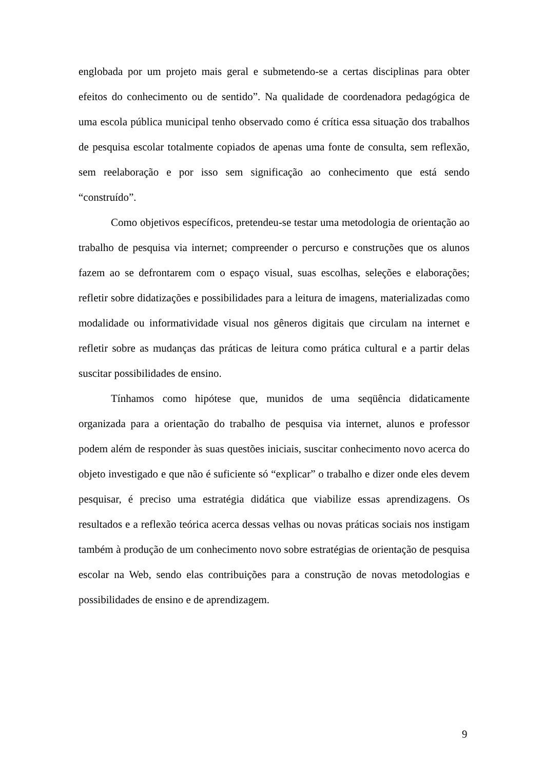englobada por um projeto mais geral e submetendo-se a certas disciplinas para obter efeitos do conhecimento ou de sentido”. Na qualidade de coordenadora pedagógica de uma escola pública municipal tenho observado como é crítica essa situação dos trabalhos de pesquisa escolar totalmente copiados de apenas uma fonte de consulta, sem reflexão, sem reelaboração e por isso sem significação ao conhecimento que está sendo “construído”.
Como objetivos específicos, pretendeu-se testar uma metodologia de orientação ao trabalho de pesquisa via internet; compreender o percurso e construções que os alunos fazem ao se defrontarem com o espaço visual, suas escolhas, seleções e elaborações; refletir sobre didatizações e possibilidades para a leitura de imagens, materializadas como modalidade ou informatividade visual nos gêneros digitais que circulam na internet e refletir sobre as mudanças das práticas de leitura como prática cultural e a partir delas suscitar possibilidades de ensino.
Tínhamos como hipótese que, munidos de uma seqüência didaticamente organizada para a orientação do trabalho de pesquisa via internet, alunos e professor podem além de responder às suas questões iniciais, suscitar conhecimento novo acerca do objeto investigado e que não é suficiente só “explicar” o trabalho e dizer onde eles devem pesquisar, é preciso uma estratégia didática que viabilize essas aprendizagens. Os resultados e a reflexão teórica acerca dessas velhas ou novas práticas sociais nos instigam também à produção de um conhecimento novo sobre estratégias de orientação de pesquisa escolar na Web, sendo elas contribuições para a construção de novas metodologias e possibilidades de ensino e de aprendizagem.
9